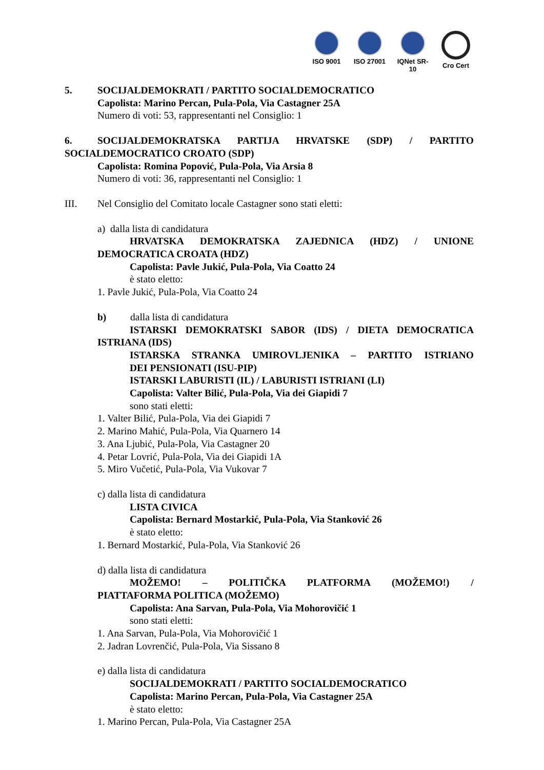ISO 9001 ISO 27001
IQNet SR-10
Cro Cert
5. SOCIJALDEMOKRATI / PARTITO SOCIALDEMOCRATICO
Capolista: Marino Percan, Pula-Pola, Via Castagner 25A
Numero di voti: 53, rappresentanti nel Consiglio: 1
6. SOCIJALDEMOKRATSKA PARTIJA HRVATSKE (SDP) / PARTITO
SOCIALDEMOCRATICO CROATO (SDP)
Capolista: Romina Popović, Pula-Pola, Via Arsia 8
Numero di voti: 36, rappresentanti nel Consiglio: 1
III. Nel Consiglio del Comitato locale Castagner sono stati eletti:
a) dalla lista di candidatura
HRVATSKA DEMOKRATSKA ZAJEDNICA (HDZ) / UNIONE
DEMOCRATICA CROATA (HDZ)
Capolista: Pavle Jukić, Pula-Pola, Via Coatto 24
è stato eletto:
1. Pavle Jukić, Pula-Pola, Via Coatto 24
b) dalla lista di candidatura
ISTARSKI DEMOKRATSKI SABOR (IDS) / DIETA DEMOCRATICA
ISTRIANA (IDS)
ISTARSKA STRANKA UMIROVLJENIKA – PARTITO ISTRIANO
DEI PENSIONATI (ISU-PIP)
ISTARSKI LABURISTI (IL) / LABURISTI ISTRIANI (LI)
Capolista: Valter Bilić, Pula-Pola, Via dei Giapidi 7
sono stati eletti:
1. Valter Bilić, Pula-Pola, Via dei Giapidi 7
2. Marino Mahić, Pula-Pola, Via Quarnero 14
3. Ana Ljubić, Pula-Pola, Via Castagner 20
4. Petar Lovrić, Pula-Pola, Via dei Giapidi 1A
5. Miro Vučetić, Pula-Pola, Via Vukovar 7
c) dalla lista di candidatura
LISTA CIVICA
Capolista: Bernard Mostarkić, Pula-Pola, Via Stanković 26
è stato eletto:
1. Bernard Mostarkić, Pula-Pola, Via Stanković 26
d) dalla lista di candidatura
MOŽEMO! – POLITIČKA PLATFORMA (MOŽEMO!) /
PIATTAFORMA POLITICA (MOŽEMO)
Capolista: Ana Sarvan, Pula-Pola, Via Mohorovičić 1
sono stati eletti:
1. Ana Sarvan, Pula-Pola, Via Mohorovičić 1
2. Jadran Lovrenčić, Pula-Pola, Via Sissano 8
e) dalla lista di candidatura
SOCIJALDEMOKRATI / PARTITO SOCIALDEMOCRATICO
Capolista: Marino Percan, Pula-Pola, Via Castagner 25A
è stato eletto:
1. Marino Percan, Pula-Pola, Via Castagner 25A